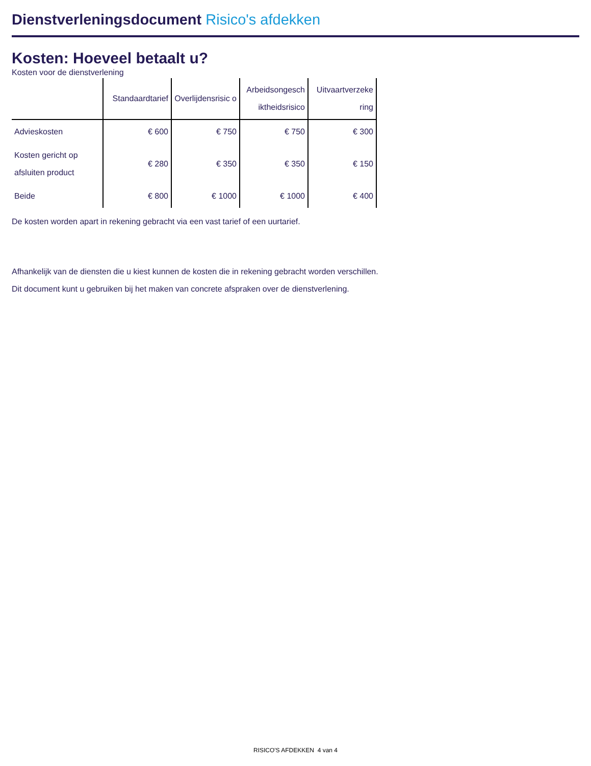Dienstverleningsdocument Risico's afdekken
Kosten: Hoeveel betaalt u?
Kosten voor de dienstverlening
| | Standaardtarief | Overlijdensrisic o | Arbeidsongesch iktheidsrisico | Uitvaartverzeke ring |
| --- | --- | --- | --- | --- |
| Advieskosten | € 600 | € 750 | € 750 | € 300 |
| Kosten gericht op afsluiten product | € 280 | € 350 | € 350 | € 150 |
| Beide | € 800 | € 1000 | € 1000 | € 400 |
De kosten worden apart in rekening gebracht via een vast tarief of een uurtarief.
Afhankelijk van de diensten die u kiest kunnen de kosten die in rekening gebracht worden verschillen.
Dit document kunt u gebruiken bij het maken van concrete afspraken over de dienstverlening.
RISICO'S AFDEKKEN 4 van 4